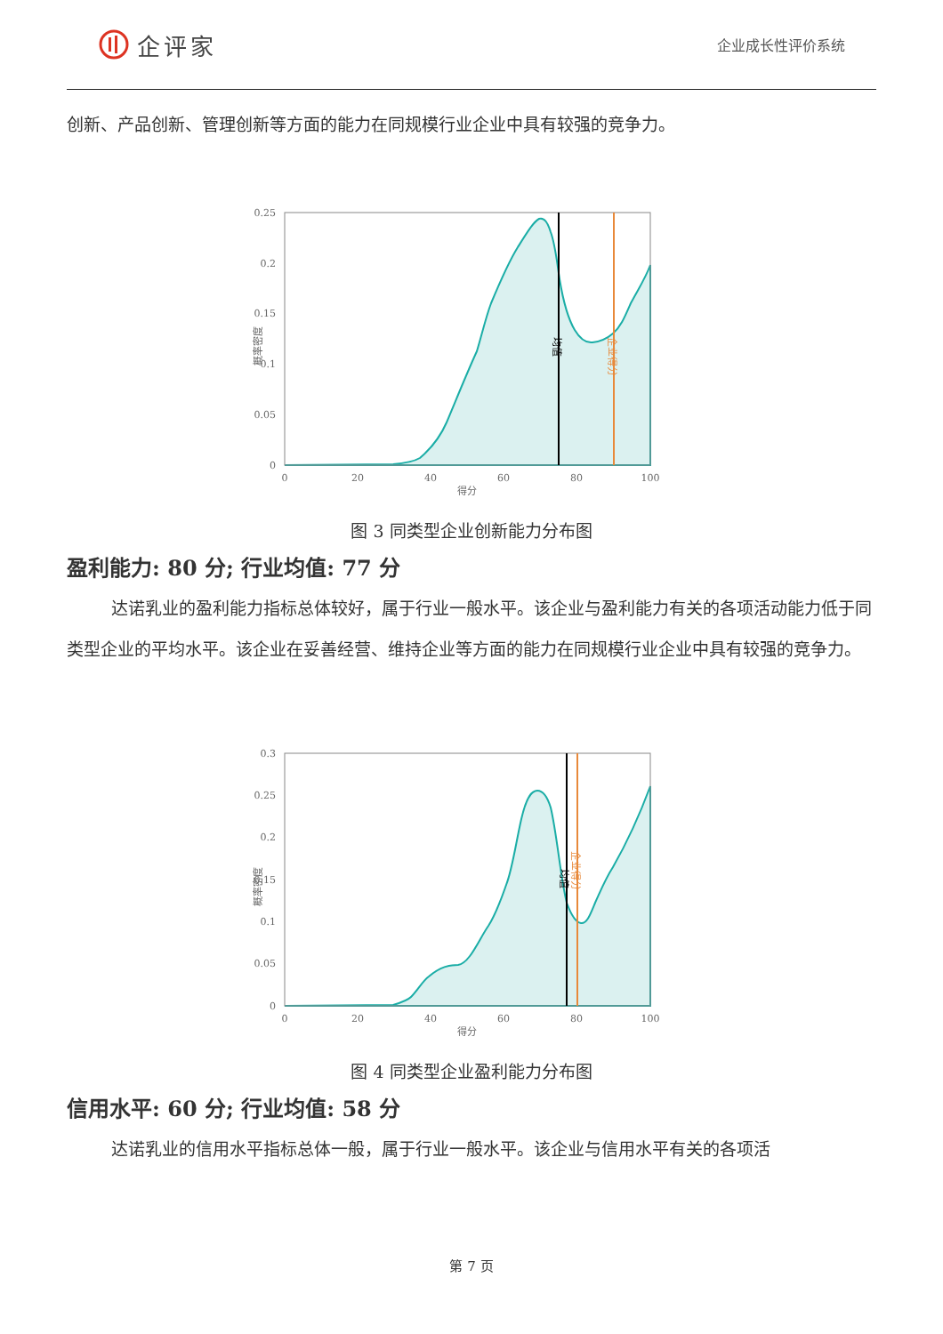企评家
企业成长性评价系统
创新、产品创新、管理创新等方面的能力在同规模行业企业中具有较强的竞争力。
0.25
0.2
0.15
0.1
0.05
0
0
20
40
60
80
100
得分
概率密度
均值
企业得分
图 3 同类型企业创新能力分布图
盈利能力: 80 分; 行业均值: 77 分
达诺乳业的盈利能力指标总体较好，属于行业一般水平。该企业与盈利能力有关的各项活动能力低于同类型企业的平均水平。该企业在妥善经营、维持企业等方面的能力在同规模行业企业中具有较强的竞争力。
0.3
0.25
0.2
0.15
0.1
0.05
0
0
20
40
60
80
100
得分
概率密度
均值
企业得分
图 4 同类型企业盈利能力分布图
信用水平: 60 分; 行业均值: 58 分
达诺乳业的信用水平指标总体一般，属于行业一般水平。该企业与信用水平有关的各项活
第 7 页